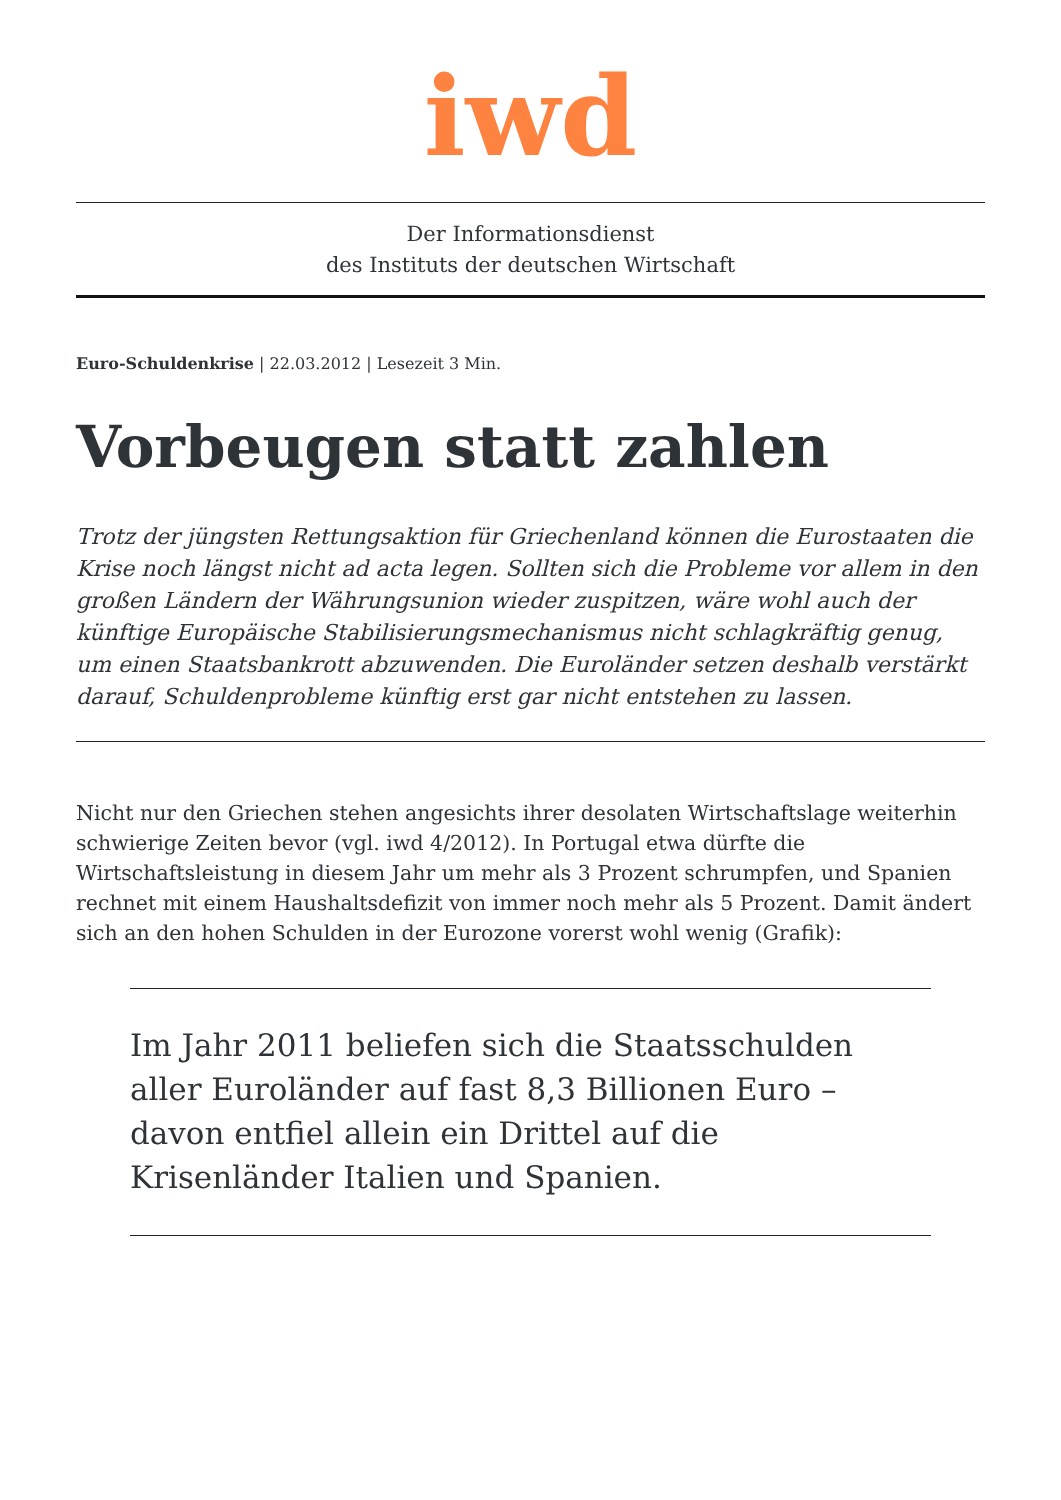iwd
Der Informationsdienst
des Instituts der deutschen Wirtschaft
Euro-Schuldenkrise | 22.03.2012 | Lesezeit 3 Min.
Vorbeugen statt zahlen
Trotz der jüngsten Rettungsaktion für Griechenland können die Eurostaaten die Krise noch längst nicht ad acta legen. Sollten sich die Probleme vor allem in den großen Ländern der Währungsunion wieder zuspitzen, wäre wohl auch der künftige Europäische Stabilisierungsmechanismus nicht schlagkräftig genug, um einen Staatsbankrott abzuwenden. Die Euroländer setzen deshalb verstärkt darauf, Schuldenprobleme künftig erst gar nicht entstehen zu lassen.
Nicht nur den Griechen stehen angesichts ihrer desolaten Wirtschaftslage weiterhin schwierige Zeiten bevor (vgl. iwd 4/2012). In Portugal etwa dürfte die Wirtschaftsleistung in diesem Jahr um mehr als 3 Prozent schrumpfen, und Spanien rechnet mit einem Haushaltsdefizit von immer noch mehr als 5 Prozent. Damit ändert sich an den hohen Schulden in der Eurozone vorerst wohl wenig (Grafik):
Im Jahr 2011 beliefen sich die Staatsschulden aller Euroländer auf fast 8,3 Billionen Euro – davon entfiel allein ein Drittel auf die Krisenländer Italien und Spanien.